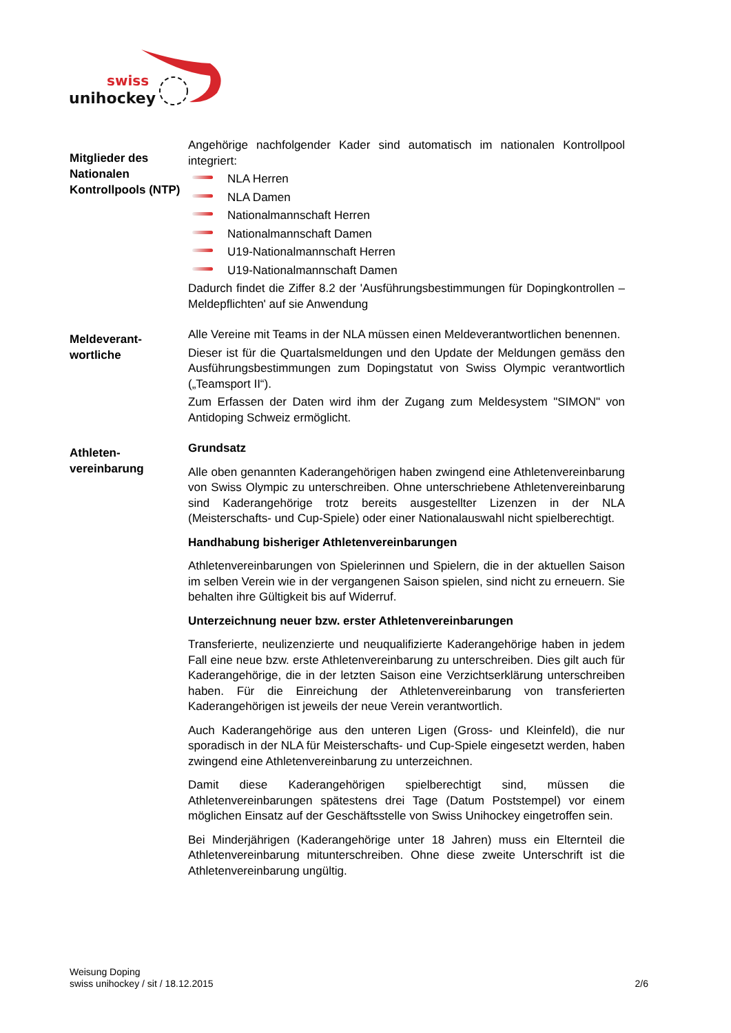swiss
unihockey
Mitglieder des Nationalen Kontrollpools (NTP)
Angehörige nachfolgender Kader sind automatisch im nationalen Kontrollpool integriert:
NLA Herren
NLA Damen
Nationalmannschaft Herren
Nationalmannschaft Damen
U19-Nationalmannschaft Herren
U19-Nationalmannschaft Damen
Dadurch findet die Ziffer 8.2 der 'Ausführungsbestimmungen für Dopingkontrollen – Meldepflichten' auf sie Anwendung
Meldeverant-
wortliche
Alle Vereine mit Teams in der NLA müssen einen Meldeverantwortlichen benennen.
Dieser ist für die Quartalsmeldungen und den Update der Meldungen gemäss den Ausführungsbestimmungen zum Dopingstatut von Swiss Olympic verantwortlich („Teamsport II“).
Zum Erfassen der Daten wird ihm der Zugang zum Meldesystem "SIMON" von Antidoping Schweiz ermöglicht.
Athleten-
vereinbarung
Grundsatz
Alle oben genannten Kaderangehörigen haben zwingend eine Athletenvereinbarung von Swiss Olympic zu unterschreiben. Ohne unterschriebene Athletenvereinbarung sind Kaderangehörige trotz bereits ausgestellter Lizenzen in der NLA (Meisterschafts- und Cup-Spiele) oder einer Nationalauswahl nicht spielberechtigt.
Handhabung bisheriger Athletenvereinbarungen
Athletenvereinbarungen von Spielerinnen und Spielern, die in der aktuellen Saison im selben Verein wie in der vergangenen Saison spielen, sind nicht zu erneuern. Sie behalten ihre Gültigkeit bis auf Widerruf.
Unterzeichnung neuer bzw. erster Athletenvereinbarungen
Transferierte, neulizenzierte und neuqualifizierte Kaderangehörige haben in jedem Fall eine neue bzw. erste Athletenvereinbarung zu unterschreiben. Dies gilt auch für Kaderangehörige, die in der letzten Saison eine Verzichtserklärung unterschreiben haben. Für die Einreichung der Athletenvereinbarung von transferierten Kaderangehörigen ist jeweils der neue Verein verantwortlich.
Auch Kaderangehörige aus den unteren Ligen (Gross- und Kleinfeld), die nur sporadisch in der NLA für Meisterschafts- und Cup-Spiele eingesetzt werden, haben zwingend eine Athletenvereinbarung zu unterzeichnen.
Damit diese Kaderangehörigen spielberechtigt sind, müssen die Athletenvereinbarungen spätestens drei Tage (Datum Poststempel) vor einem möglichen Einsatz auf der Geschäftsstelle von Swiss Unihockey eingetroffen sein.
Bei Minderjährigen (Kaderangehörige unter 18 Jahren) muss ein Elternteil die Athletenvereinbarung mitunterschreiben. Ohne diese zweite Unterschrift ist die Athletenvereinbarung ungültig.
Weisung Doping
swiss unihockey / sit / 18.12.2015
2/6